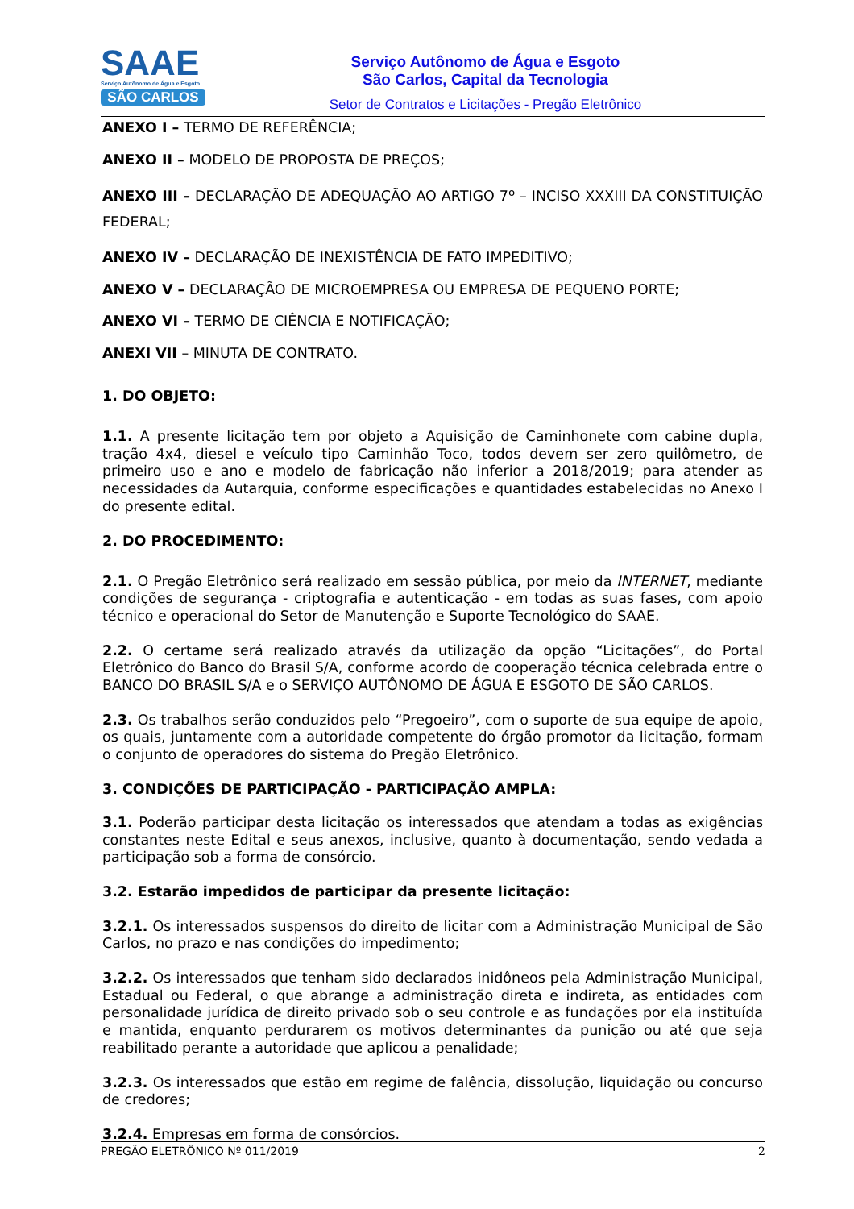SAAE
Serviço Autônomo de Água e Esgoto
SÃO CARLOS
Serviço Autônomo de Água e Esgoto
São Carlos, Capital da Tecnologia
Setor de Contratos e Licitações - Pregão Eletrônico
ANEXO I – TERMO DE REFERÊNCIA;
ANEXO II – MODELO DE PROPOSTA DE PREÇOS;
ANEXO III – DECLARAÇÃO DE ADEQUAÇÃO AO ARTIGO 7º – INCISO XXXIII DA CONSTITUIÇÃO FEDERAL;
ANEXO IV – DECLARAÇÃO DE INEXISTÊNCIA DE FATO IMPEDITIVO;
ANEXO V – DECLARAÇÃO DE MICROEMPRESA OU EMPRESA DE PEQUENO PORTE;
ANEXO VI – TERMO DE CIÊNCIA E NOTIFICAÇÃO;
ANEXI VII – MINUTA DE CONTRATO.
1. DO OBJETO:
1.1. A presente licitação tem por objeto a Aquisição de Caminhonete com cabine dupla, tração 4x4, diesel e veículo tipo Caminhão Toco, todos devem ser zero quilômetro, de primeiro uso e ano e modelo de fabricação não inferior a 2018/2019; para atender as necessidades da Autarquia, conforme especificações e quantidades estabelecidas no Anexo I do presente edital.
2. DO PROCEDIMENTO:
2.1. O Pregão Eletrônico será realizado em sessão pública, por meio da INTERNET, mediante condições de segurança - criptografia e autenticação - em todas as suas fases, com apoio técnico e operacional do Setor de Manutenção e Suporte Tecnológico do SAAE.
2.2. O certame será realizado através da utilização da opção “Licitações”, do Portal Eletrônico do Banco do Brasil S/A, conforme acordo de cooperação técnica celebrada entre o BANCO DO BRASIL S/A e o SERVIÇO AUTÔNOMO DE ÁGUA E ESGOTO DE SÃO CARLOS.
2.3. Os trabalhos serão conduzidos pelo “Pregoeiro”, com o suporte de sua equipe de apoio, os quais, juntamente com a autoridade competente do órgão promotor da licitação, formam o conjunto de operadores do sistema do Pregão Eletrônico.
3. CONDIÇÕES DE PARTICIPAÇÃO - PARTICIPAÇÃO AMPLA:
3.1. Poderão participar desta licitação os interessados que atendam a todas as exigências constantes neste Edital e seus anexos, inclusive, quanto à documentação, sendo vedada a participação sob a forma de consórcio.
3.2. Estarão impedidos de participar da presente licitação:
3.2.1. Os interessados suspensos do direito de licitar com a Administração Municipal de São Carlos, no prazo e nas condições do impedimento;
3.2.2. Os interessados que tenham sido declarados inidôneos pela Administração Municipal, Estadual ou Federal, o que abrange a administração direta e indireta, as entidades com personalidade jurídica de direito privado sob o seu controle e as fundações por ela instituída e mantida, enquanto perdurarem os motivos determinantes da punição ou até que seja reabilitado perante a autoridade que aplicou a penalidade;
3.2.3. Os interessados que estão em regime de falência, dissolução, liquidação ou concurso de credores;
3.2.4. Empresas em forma de consórcios.
PREGÃO ELETRÔNICO Nº 011/2019 2